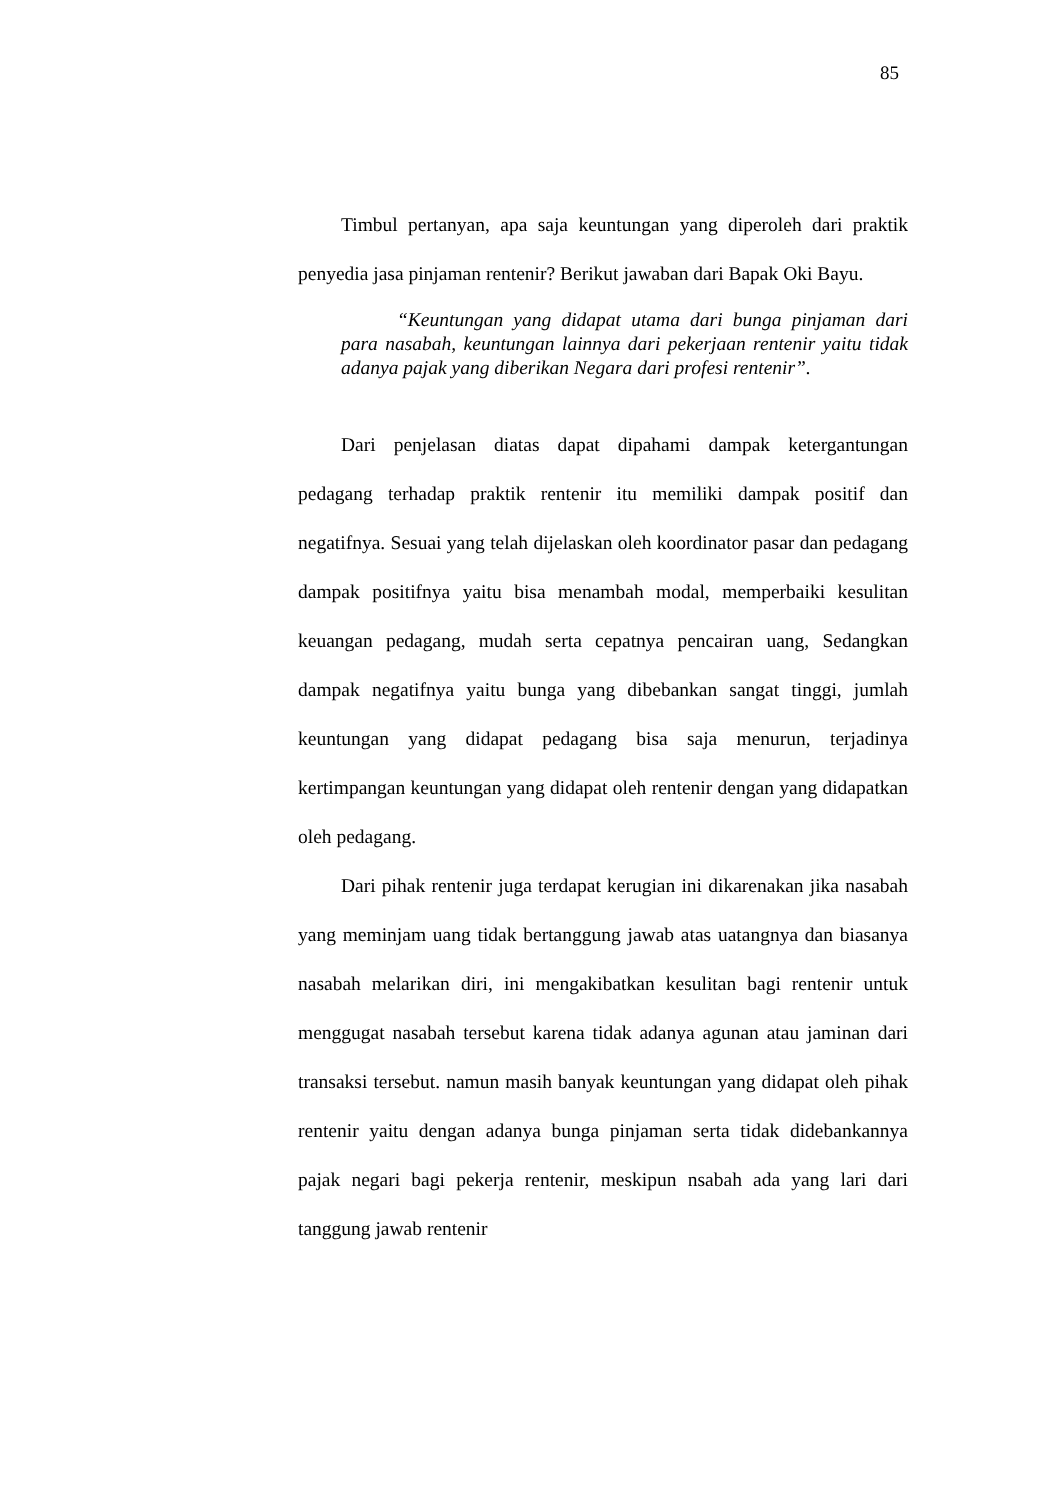85
Timbul pertanyan, apa saja keuntungan yang diperoleh dari praktik penyedia jasa pinjaman rentenir? Berikut jawaban dari Bapak Oki Bayu.
“Keuntungan yang didapat utama dari bunga pinjaman dari para nasabah, keuntungan lainnya dari pekerjaan rentenir yaitu tidak adanya pajak yang diberikan Negara dari profesi rentenir”.
Dari penjelasan diatas dapat dipahami dampak ketergantungan pedagang terhadap praktik rentenir itu memiliki dampak positif dan negatifnya. Sesuai yang telah dijelaskan oleh koordinator pasar dan pedagang dampak positifnya yaitu bisa menambah modal, memperbaiki kesulitan keuangan pedagang, mudah serta cepatnya pencairan uang, Sedangkan dampak negatifnya yaitu bunga yang dibebankan sangat tinggi, jumlah keuntungan yang didapat pedagang bisa saja menurun, terjadinya kertimpangan keuntungan yang didapat oleh rentenir dengan yang didapatkan oleh pedagang.
Dari pihak rentenir juga terdapat kerugian ini dikarenakan jika nasabah yang meminjam uang tidak bertanggung jawab atas uatangnya dan biasanya nasabah melarikan diri, ini mengakibatkan kesulitan bagi rentenir untuk menggugat nasabah tersebut karena tidak adanya agunan atau jaminan dari transaksi tersebut. namun masih banyak keuntungan yang didapat oleh pihak rentenir yaitu dengan adanya bunga pinjaman serta tidak didebankannya pajak negari bagi pekerja rentenir, meskipun nsabah ada yang lari dari tanggung jawab rentenir